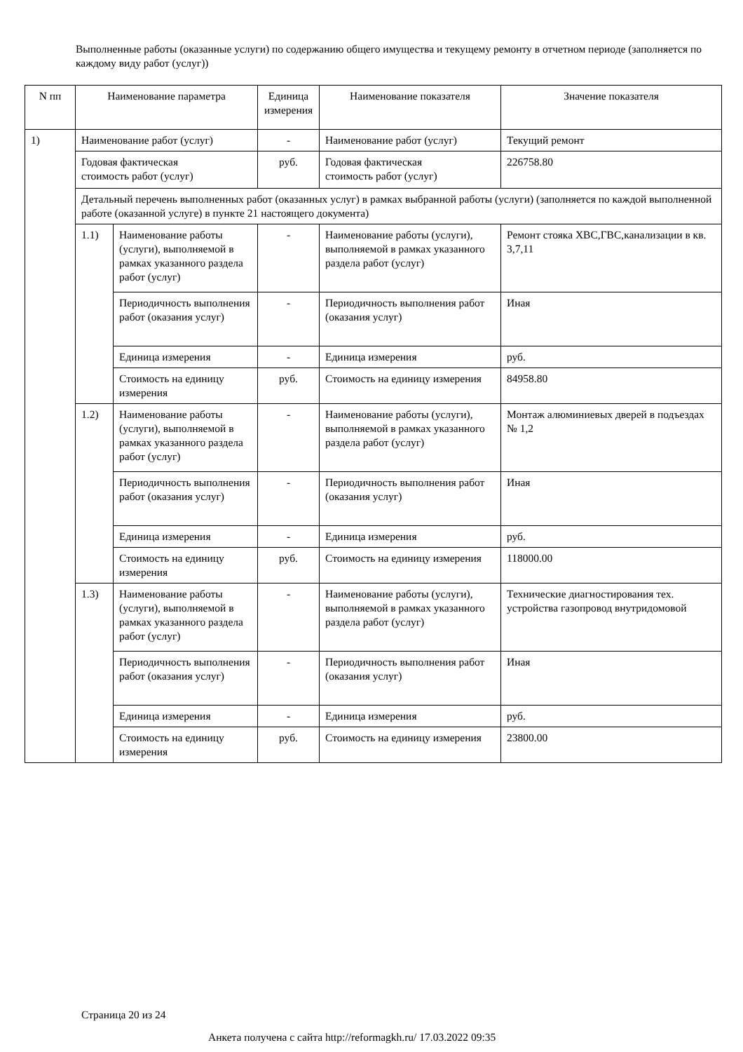Выполненные работы (оказанные услуги) по содержанию общего имущества и текущему ремонту в отчетном периоде (заполняется по каждому виду работ (услуг))
| N пп | Наименование параметра | | Единица измерения | Наименование показателя | Значение показателя |
| --- | --- | --- | --- | --- | --- |
| 1) | Наименование работ (услуг) | | - | Наименование работ (услуг) | Текущий ремонт |
| | Годовая фактическая стоимость работ (услуг) | | руб. | Годовая фактическая стоимость работ (услуг) | 226758.80 |
| | Детальный перечень выполненных работ (оказанных услуг) в рамках выбранной работы (услуги) (заполняется по каждой выполненной работе (оказанной услуге) в пункте 21 настоящего документа) | | | | |
| | 1.1) | Наименование работы (услуги), выполняемой в рамках указанного раздела работ (услуг) | - | Наименование работы (услуги), выполняемой в рамках указанного раздела работ (услуг) | Ремонт стояка ХВС,ГВС,канализации в кв. 3,7,11 |
| | | Периодичность выполнения работ (оказания услуг) | - | Периодичность выполнения работ (оказания услуг) | Иная |
| | | Единица измерения | - | Единица измерения | руб. |
| | | Стоимость на единицу измерения | руб. | Стоимость на единицу измерения | 84958.80 |
| | 1.2) | Наименование работы (услуги), выполняемой в рамках указанного раздела работ (услуг) | - | Наименование работы (услуги), выполняемой в рамках указанного раздела работ (услуг) | Монтаж алюминиевых дверей в подъездах № 1,2 |
| | | Периодичность выполнения работ (оказания услуг) | - | Периодичность выполнения работ (оказания услуг) | Иная |
| | | Единица измерения | - | Единица измерения | руб. |
| | | Стоимость на единицу измерения | руб. | Стоимость на единицу измерения | 118000.00 |
| | 1.3) | Наименование работы (услуги), выполняемой в рамках указанного раздела работ (услуг) | - | Наименование работы (услуги), выполняемой в рамках указанного раздела работ (услуг) | Технические диагностирования тех. устройства газопровод внутридомовой |
| | | Периодичность выполнения работ (оказания услуг) | - | Периодичность выполнения работ (оказания услуг) | Иная |
| | | Единица измерения | - | Единица измерения | руб. |
| | | Стоимость на единицу измерения | руб. | Стоимость на единицу измерения | 23800.00 |
Страница 20 из 24
Анкета получена с сайта http://reformagkh.ru/ 17.03.2022 09:35